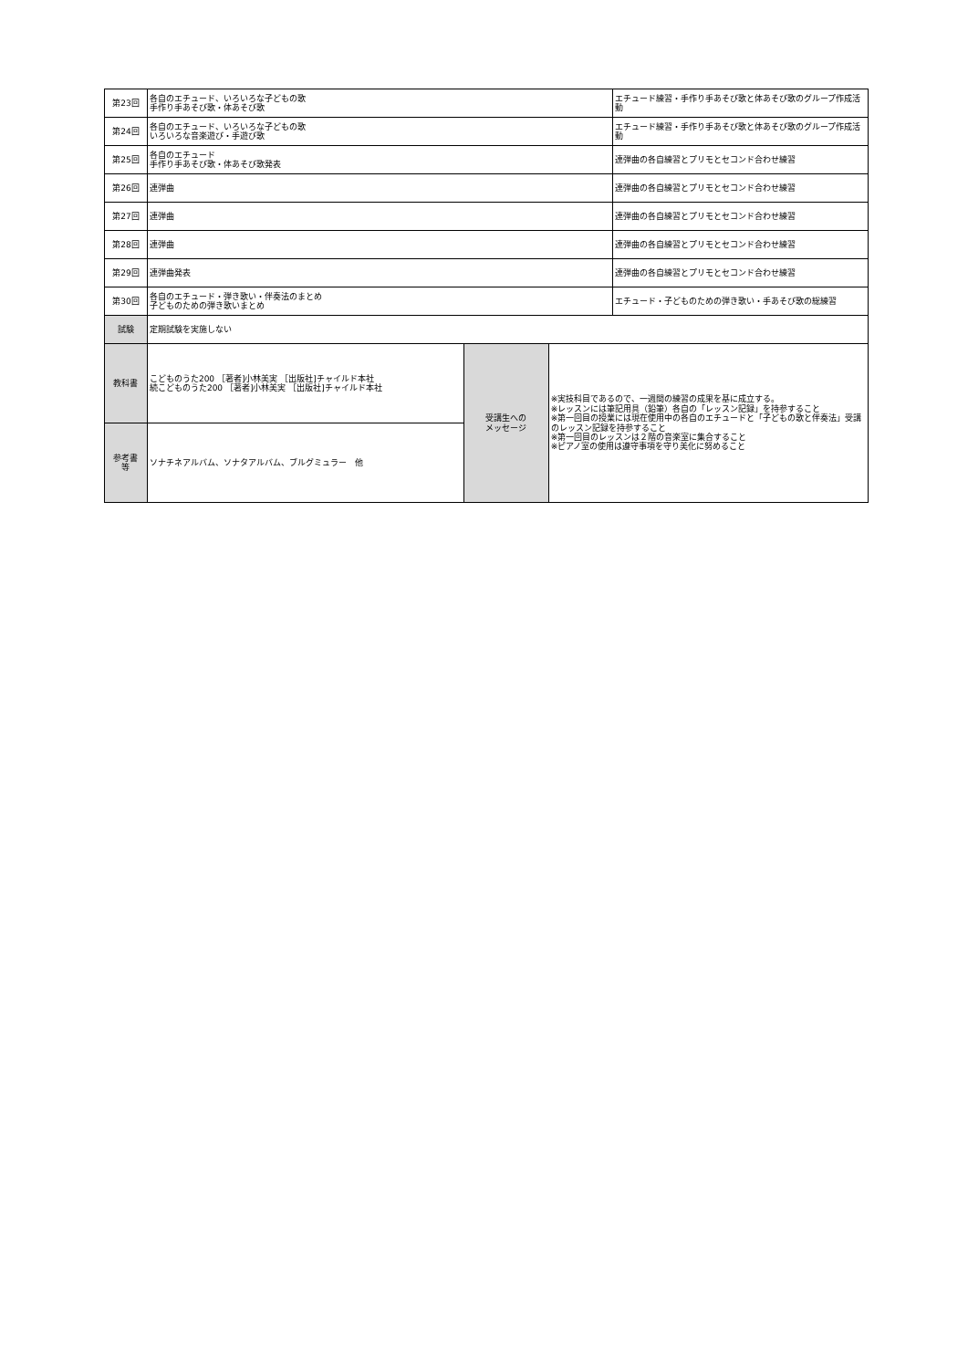| 第23回 | 各自のエチュード、いろいろな子どもの歌 手作り手あそび歌・体あそび歌 | | | エチュード練習・手作り手あそび歌と体あそび歌のグループ作成活動 |
| 第24回 | 各自のエチュード、いろいろな子どもの歌 いろいろな音楽遊び・手遊び歌 | | | エチュード練習・手作り手あそび歌と体あそび歌のグループ作成活動 |
| 第25回 | 各自のエチュード 手作り手あそび歌・体あそび歌発表 | | | 連弾曲の各自練習とプリモとセコンド合わせ練習 |
| 第26回 | 連弾曲 | | | 連弾曲の各自練習とプリモとセコンド合わせ練習 |
| 第27回 | 連弾曲 | | | 連弾曲の各自練習とプリモとセコンド合わせ練習 |
| 第28回 | 連弾曲 | | | 連弾曲の各自練習とプリモとセコンド合わせ練習 |
| 第29回 | 連弾曲発表 | | | 連弾曲の各自練習とプリモとセコンド合わせ練習 |
| 第30回 | 各自のエチュード・弾き歌い・伴奏法のまとめ 子どものための弾き歌いまとめ | | | エチュード・子どものための弾き歌い・手あそび歌の総練習 |
| 試験 | 定期試験を実施しない | | | |
| 教科書 | こどものうた200 ［著者]小林美実 ［出版社]チャイルド本社 続こどものうた200 ［著者]小林美実 ［出版社]チャイルド本社 | 受講生への メッセージ | ※実技科目であるので、一週間の練習の成果を基に成立する。 ※レッスンには筆記用具（鉛筆）各自の「レッスン記録」を持参すること ※第一回目の授業には現在使用中の各自のエチュードと「子どもの歌と伴奏法」受講のレッスン記録を持参すること ※第一回目のレッスンは２階の音楽室に集合すること ※ピアノ室の使用は遵守事項を守り美化に努めること | |
| 参考書 等 | ソナチネアルバム、ソナタアルバム、ブルグミュラー 他 | | | |